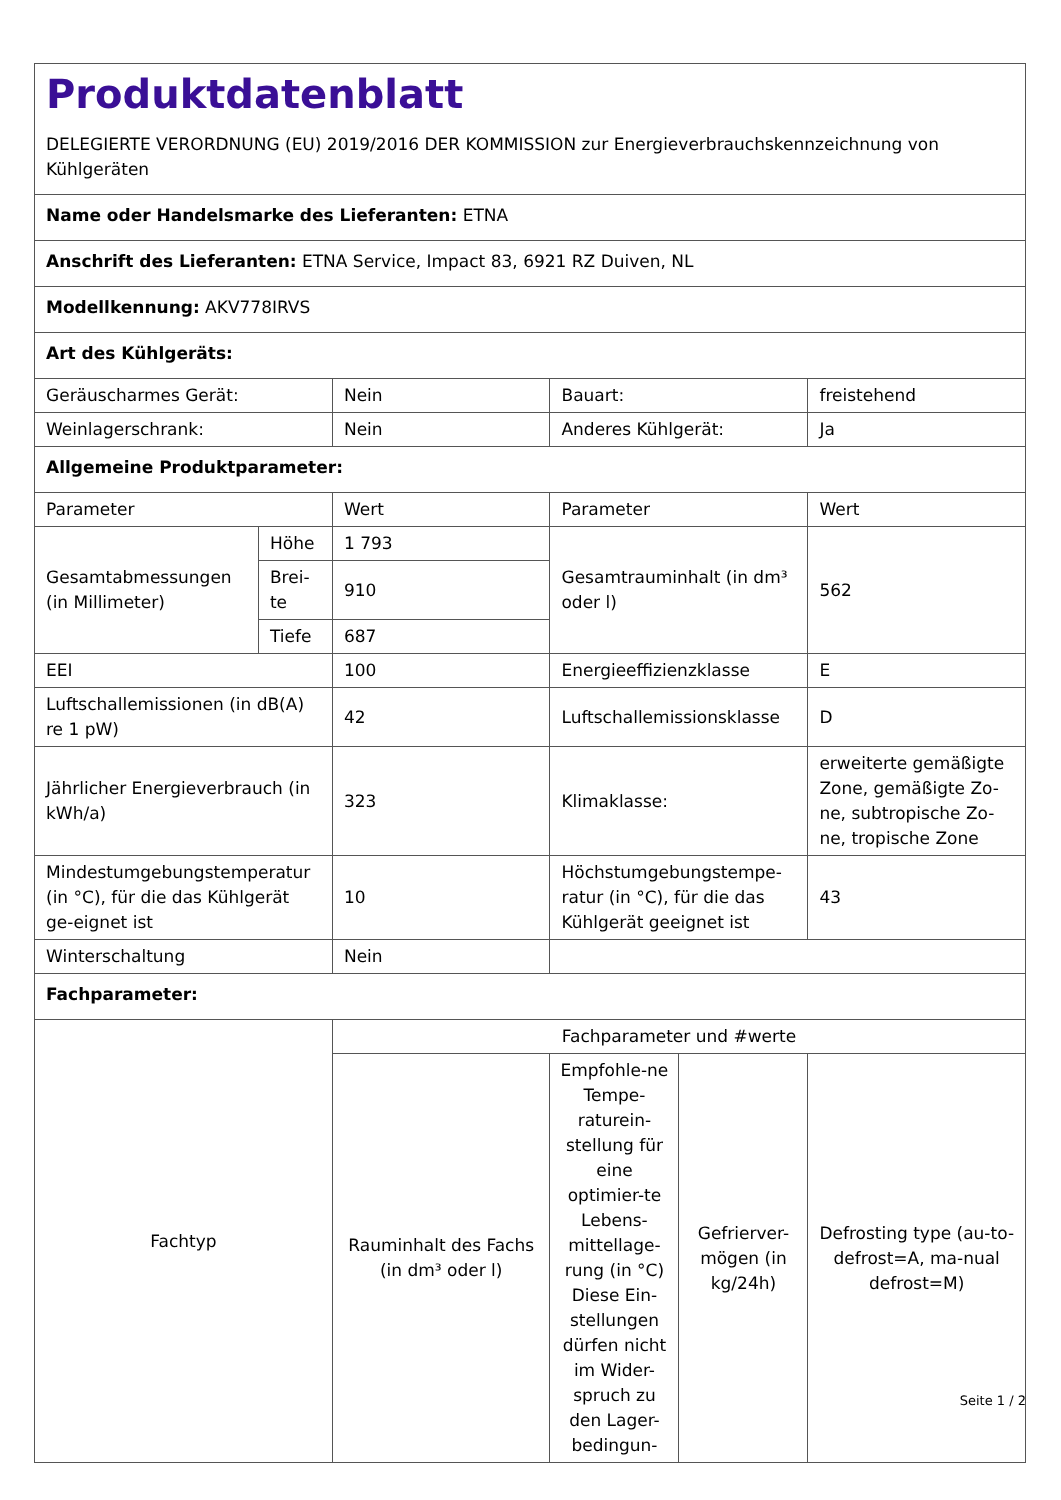| Produktdatenblatt DELEGIERTE VERORDNUNG (EU) 2019/2016 DER KOMMISSION zur Energieverbrauchskennzeichnung von Kühlgeräten | | | | | |
| Name oder Handelsmarke des Lieferanten: ETNA | | | | | |
| Anschrift des Lieferanten: ETNA Service, Impact 83, 6921 RZ Duiven, NL | | | | | |
| Modellkennung: AKV778IRVS | | | | | |
| Art des Kühlgeräts: | | | | | |
| Geräuscharmes Gerät: | | Nein | Bauart: | | freistehend |
| Weinlagerschrank: | | Nein | Anderes Kühlgerät: | | Ja |
| Allgemeine Produktparameter: | | | | | |
| Parameter | | Wert | Parameter | | Wert |
| Gesamtabmessungen (in Millimeter) | Höhe | 1 793 | Gesamtrauminhalt (in dm³ oder l) | | 562 |
| | Brei- te | 910 | | | |
| | Tiefe | 687 | | | |
| EEI | | 100 | Energieeffizienzklasse | | E |
| Luftschallemissionen (in dB(A) re 1 pW) | | 42 | Luftschallemissionsklasse | | D |
| Jährlicher Energieverbrauch (in kWh/a) | | 323 | Klimaklasse: | | erweiterte gemäßigte Zone, gemäßigte Zo-ne, subtropische Zo-ne, tropische Zone |
| Mindestumgebungstemperatur (in °C), für die das Kühlgerät ge-eignet ist | | 10 | Höchstumgebungstempe-ratur (in °C), für die das Kühlgerät geeignet ist | | 43 |
| Winterschaltung | | Nein | | | |
| Fachparameter: | | | | | |
| Fachtyp | | Fachparameter und #werte | | | |
| | | Rauminhalt des Fachs (in dm³ oder l) | Empfohle-ne Tempe-raturein-stellung für eine optimier-te Lebens-mittellage-rung (in °C) Diese Ein-stellungen dürfen nicht im Wider-spruch zu den Lager-bedingun- | Gefrierver-mögen (in kg/24h) | Defrosting type (au-to-defrost=A, ma-nual defrost=M) |
Seite 1 / 2